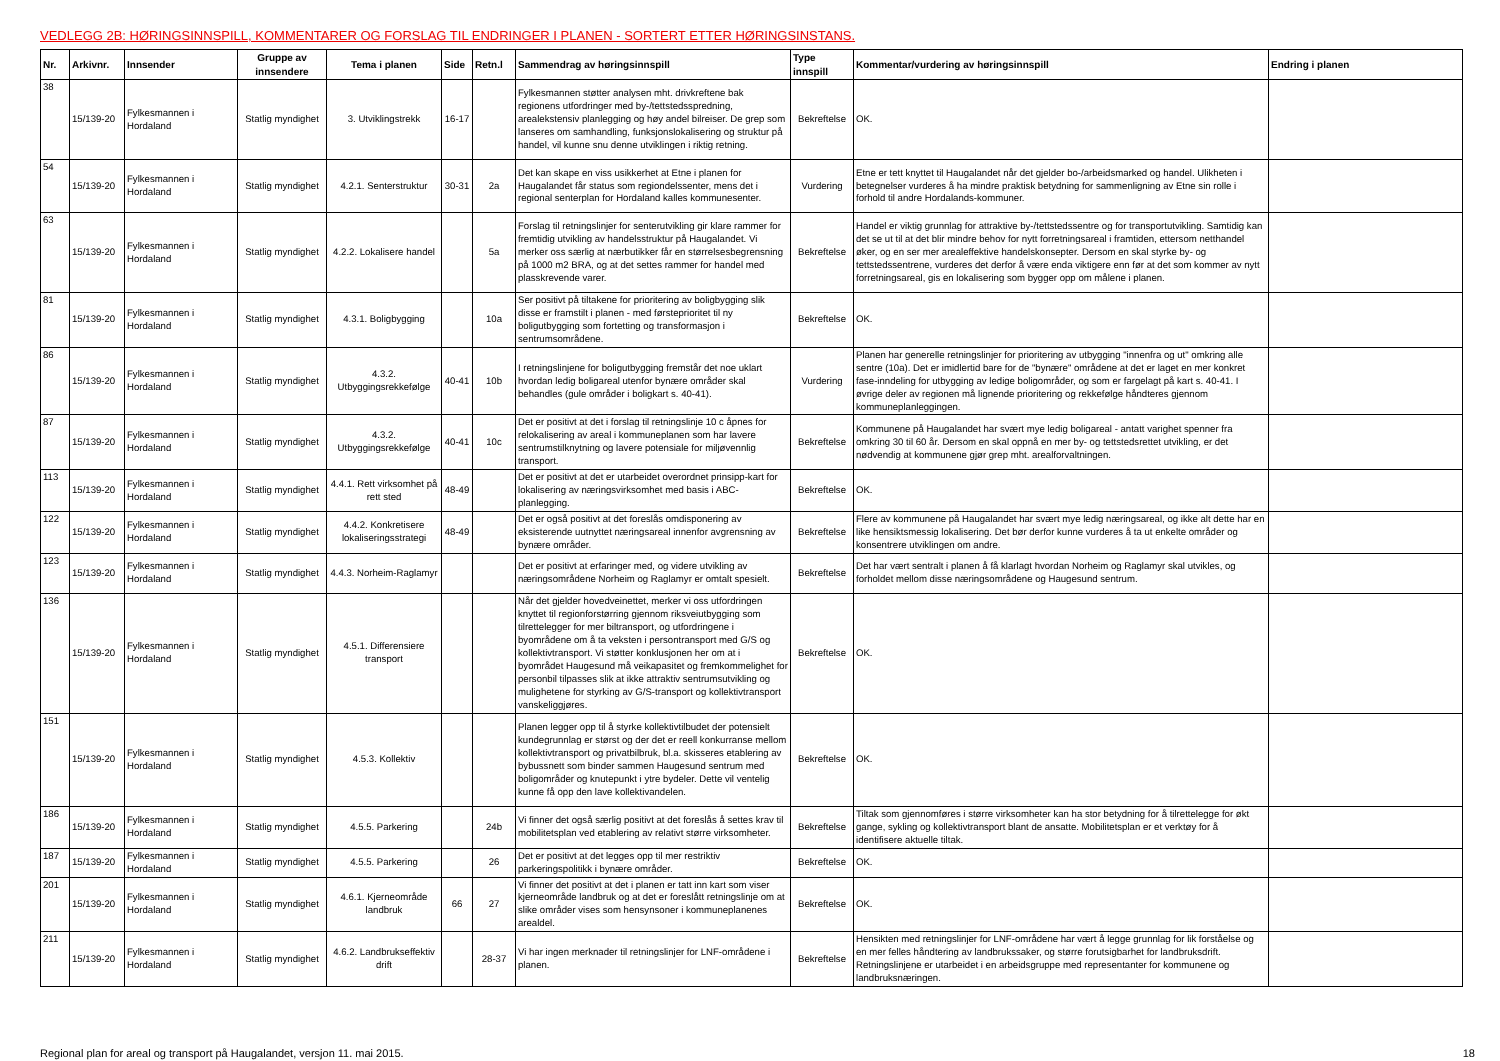VEDLEGG 2B: HØRINGSINNSPILL, KOMMENTARER OG FORSLAG TIL ENDRINGER I PLANEN - SORTERT ETTER HØRINGSINSTANS.
| Nr. | Arkivnr. | Innsender | Gruppe av innsendere | Tema i planen | Side | Retn.l | Sammendrag av høringsinnspill | Type innspill | Kommentar/vurdering av høringsinnspill | Endring i planen |
| --- | --- | --- | --- | --- | --- | --- | --- | --- | --- | --- |
| 38 | 15/139-20 | Fylkesmannen i Hordaland | Statlig myndighet | 3. Utviklingstrekk | 16-17 | | Fylkesmannen støtter analysen mht. drivkreftene bak regionens utfordringer med by-/tettstedsspredning, arealekstensiv planlegging og høy andel bilreiser. De grep som lanseres om samhandling, funksjonslokalisering og struktur på handel, vil kunne snu denne utviklingen i riktig retning. | Bekreftelse | OK. | |
| 54 | 15/139-20 | Fylkesmannen i Hordaland | Statlig myndighet | 4.2.1. Senterstruktur | 30-31 | 2a | Det kan skape en viss usikkerhet at Etne i planen for Haugalandet får status som regiondelssenter, mens det i regional senterplan for Hordaland kalles kommunesenter. | Vurdering | Etne er tett knyttet til Haugalandet når det gjelder bo-/arbeidsmarked og handel. Ulikheten i betegnelser vurderes å ha mindre praktisk betydning for sammenligning av Etne sin rolle i forhold til andre Hordalands-kommuner. | |
| 63 | 15/139-20 | Fylkesmannen i Hordaland | Statlig myndighet | 4.2.2. Lokalisere handel | | 5a | Forslag til retningslinjer for senterutvikling gir klare rammer for fremtidig utvikling av handelsstruktur på Haugalandet. Vi merker oss særlig at nærbutikker får en størrelsesbegrensning på 1000 m2 BRA, og at det settes rammer for handel med plasskrevende varer. | Bekreftelse | Handel er viktig grunnlag for attraktive by-/tettstedssentre og for transportutvikling. Samtidig kan det se ut til at det blir mindre behov for nytt forretningsareal i framtiden, ettersom netthandel øker, og en ser mer arealeffektive handelskonsepter. Dersom en skal styrke by- og tettstedssentrene, vurderes det derfor å være enda viktigere enn før at det som kommer av nytt forretningsareal, gis en lokalisering som bygger opp om målene i planen. | |
| 81 | 15/139-20 | Fylkesmannen i Hordaland | Statlig myndighet | 4.3.1. Boligbygging | | 10a | Ser positivt på tiltakene for prioritering av boligbygging slik disse er framstilt i planen - med førsteprioritet til ny boligutbygging som fortetting og transformasjon i sentrumsområdene. | Bekreftelse | OK. | |
| 86 | 15/139-20 | Fylkesmannen i Hordaland | Statlig myndighet | 4.3.2. Utbyggingsrekkefølge | 40-41 | 10b | I retningslinjene for boligutbygging fremstår det noe uklart hvordan ledig boligareal utenfor bynære områder skal behandles (gule områder i boligkart s. 40-41). | Vurdering | Planen har generelle retningslinjer for prioritering av utbygging "innenfra og ut" omkring alle sentre (10a). Det er imidlertid bare for de "bynære" områdene at det er laget en mer konkret fase-inndeling for utbygging av ledige boligområder, og som er fargelagt på kart s. 40-41. I øvrige deler av regionen må lignende prioritering og rekkefølge håndteres gjennom kommuneplanleggingen. | |
| 87 | 15/139-20 | Fylkesmannen i Hordaland | Statlig myndighet | 4.3.2. Utbyggingsrekkefølge | 40-41 | 10c | Det er positivt at det i forslag til retningslinje 10 c åpnes for relokalisering av areal i kommuneplanen som har lavere sentrumstilknytning og lavere potensiale for miljøvennlig transport. | Bekreftelse | Kommunene på Haugalandet har svært mye ledig boligareal - antatt varighet spenner fra omkring 30 til 60 år. Dersom en skal oppnå en mer by- og tettstedsrettet utvikling, er det nødvendig at kommunene gjør grep mht. arealforvaltningen. | |
| 113 | 15/139-20 | Fylkesmannen i Hordaland | Statlig myndighet | 4.4.1. Rett virksomhet på rett sted | 48-49 | | Det er positivt at det er utarbeidet overordnet prinsipp-kart for lokalisering av næringsvirksomhet med basis i ABC-planlegging. | Bekreftelse | OK. | |
| 122 | 15/139-20 | Fylkesmannen i Hordaland | Statlig myndighet | 4.4.2. Konkretisere lokaliseringsstrategi | 48-49 | | Det er også positivt at det foreslås omdisponering av eksisterende uutnyttet næringsareal innenfor avgrensning av bynære områder. | Bekreftelse | Flere av kommunene på Haugalandet har svært mye ledig næringsareal, og ikke alt dette har en like hensiktsmessig lokalisering. Det bør derfor kunne vurderes å ta ut enkelte områder og konsentrere utviklingen om andre. | |
| 123 | 15/139-20 | Fylkesmannen i Hordaland | Statlig myndighet | 4.4.3. Norheim-Raglamyr | | | Det er positivt at erfaringer med, og videre utvikling av næringsområdene Norheim og Raglamyr er omtalt spesielt. | Bekreftelse | Det har vært sentralt i planen å få klarlagt hvordan Norheim og Raglamyr skal utvikles, og forholdet mellom disse næringsområdene og Haugesund sentrum. | |
| 136 | 15/139-20 | Fylkesmannen i Hordaland | Statlig myndighet | 4.5.1. Differensiere transport | | | Når det gjelder hovedveinettet, merker vi oss utfordringen knyttet til regionforstørring gjennom riksveiutbygging som tilrettelegger for mer biltransport, og utfordringene i byområdene om å ta veksten i persontransport med G/S og kollektivtransport. Vi støtter konklusjonen her om at i byområdet Haugesund må veikapasitet og fremkommelighet for personbil tilpasses slik at ikke attraktiv sentrumsutvikling og mulighetene for styrking av G/S-transport og kollektivtransport vanskeliggjøres. | Bekreftelse | OK. | |
| 151 | 15/139-20 | Fylkesmannen i Hordaland | Statlig myndighet | 4.5.3. Kollektiv | | | Planen legger opp til å styrke kollektivtilbudet der potensielt kundegrunnlag er størst og der det er reell konkurranse mellom kollektivtransport og privatbilbruk, bl.a. skisseres etablering av bybussnett som binder sammen Haugesund sentrum med boligområder og knutepunkt i ytre bydeler. Dette vil ventelig kunne få opp den lave kollektivandelen. | Bekreftelse | OK. | |
| 186 | 15/139-20 | Fylkesmannen i Hordaland | Statlig myndighet | 4.5.5. Parkering | | 24b | Vi finner det også særlig positivt at det foreslås å settes krav til mobilitetsplan ved etablering av relativt større virksomheter. | Bekreftelse | Tiltak som gjennomføres i større virksomheter kan ha stor betydning for å tilrettelegge for økt gange, sykling og kollektivtransport blant de ansatte. Mobilitetsplan er et verktøy for å identifisere aktuelle tiltak. | |
| 187 | 15/139-20 | Fylkesmannen i Hordaland | Statlig myndighet | 4.5.5. Parkering | | 26 | Det er positivt at det legges opp til mer restriktiv parkeringspolitikk i bynære områder. | Bekreftelse | OK. | |
| 201 | 15/139-20 | Fylkesmannen i Hordaland | Statlig myndighet | 4.6.1. Kjerneområde landbruk | 66 | 27 | Vi finner det positivt at det i planen er tatt inn kart som viser kjerneområde landbruk og at det er foreslått retningslinje om at slike områder vises som hensynsoner i kommuneplanenes arealdel. | Bekreftelse | OK. | |
| 211 | 15/139-20 | Fylkesmannen i Hordaland | Statlig myndighet | 4.6.2. Landbrukseffektiv drift | | 28-37 | Vi har ingen merknader til retningslinjer for LNF-områdene i planen. | Bekreftelse | Hensikten med retningslinjer for LNF-områdene har vært å legge grunnlag for lik forståelse og en mer felles håndtering av landbrukssaker, og større forutsigbarhet for landbruksdrift. Retningslinjene er utarbeidet i en arbeidsgruppe med representanter for kommunene og landbruksnæringen. | |
Regional plan for areal og transport på Haugalandet, versjon 11. mai 2015. 18